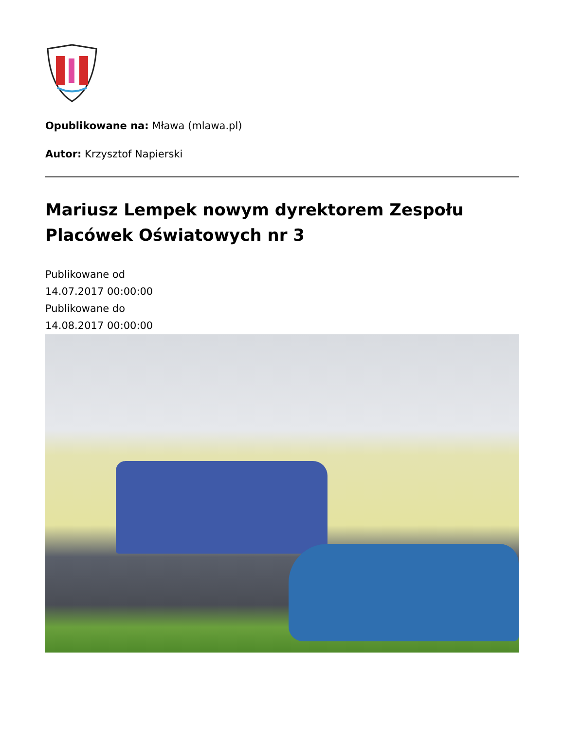Opublikowane na: Mława (mlawa.pl)
Autor: Krzysztof Napierski
Mariusz Lempek nowym dyrektorem Zespołu Placówek Oświatowych nr 3
Publikowane od
14.07.2017 00:00:00
Publikowane do
14.08.2017 00:00:00